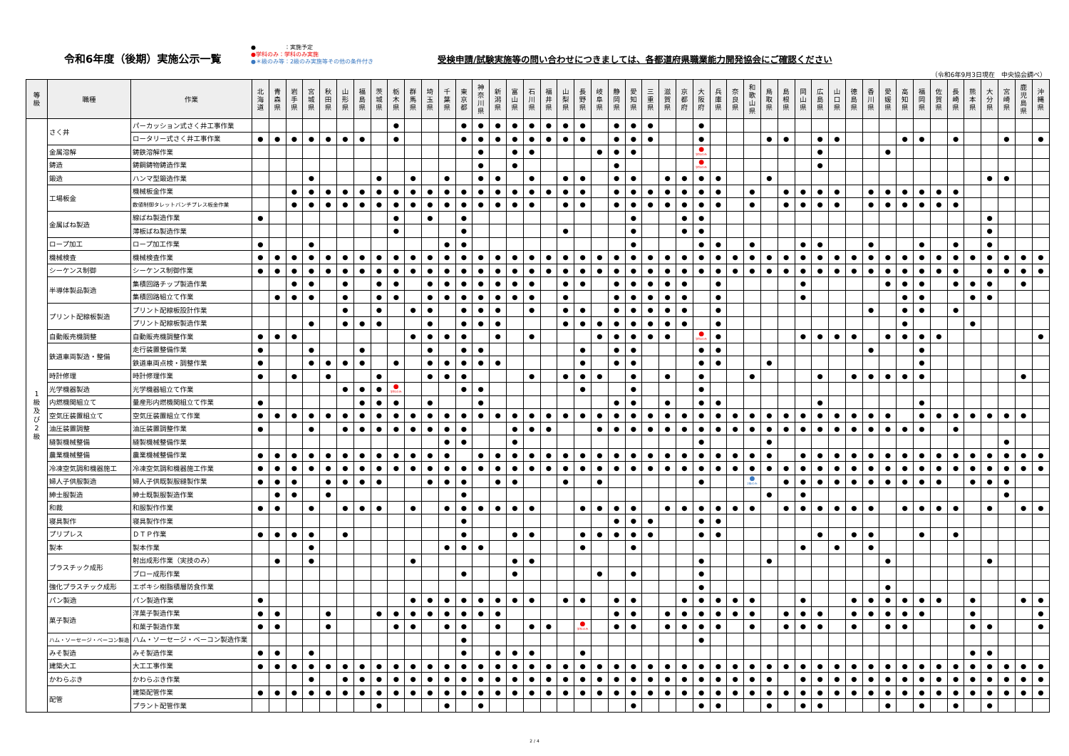令和6年度（後期）実施公示一覧
●　　　　　：実施予定
●学科のみ：学科のみ実施
●＊級のみ等：2級のみ実施等その他の条件付き
受検申請/試験実施等の問い合わせにつきましては、各都道府県職業能力開発協会にご確認ください
（令和6年9月3日現在　中央協会調べ）
| 等 級 | 職種 | 作業 | 北 海 道 | 青 森 県 | 岩 手 県 | 宮 城 県 | 秋 田 県 | 山 形 県 | 福 島 県 | 茨 城 県 | 栃 木 県 | 群 馬 県 | 埼 玉 県 | 千 葉 県 | 東 京 都 | 神 奈 川 県 | 新 潟 県 | 富 山 県 | 石 川 県 | 福 井 県 | 山 梨 県 | 長 野 県 | 岐 阜 県 | 静 岡 県 | 愛 知 県 | 三 重 県 | 滋 賀 県 | 京 都 府 | 大 阪 府 | 兵 庫 県 | 奈 良 県 | 和 歌 山 県 | 鳥 取 県 | 島 根 県 | 岡 山 県 | 広 島 県 | 山 口 県 | 徳 島 県 | 香 川 県 | 愛 媛 県 | 高 知 県 | 福 岡 県 | 佐 賀 県 | 長 崎 県 | 熊 本 県 | 大 分 県 | 宮 崎 県 | 鹿 児 島 県 | 沖 縄 県 |
| --- | --- | --- | --- | --- | --- | --- | --- | --- | --- | --- | --- | --- | --- | --- | --- | --- | --- | --- | --- | --- | --- | --- | --- | --- | --- | --- | --- | --- | --- | --- | --- | --- | --- | --- | --- | --- | --- | --- | --- | --- | --- | --- | --- | --- | --- | --- | --- | --- | --- |
| 1 級 及 び 2 級 | さく井 | パーカッション式さく井工事作業 | | | | | | | | | ● | | | | ● | ● | ● | ● | ● | ● | ● | ● | | ● | ● | ● | | | ● | | | | | | | | | | | | | | | | | | | | |
| | | ロータリー式さく井工事作業 | ● | ● | ● | ● | ● | ● | ● | | ● | | | | ● | ● | ● | ● | ● | ● | ● | ● | | ● | ● | ● | | | ● | | | | ● | ● | | ● | ● | | | | ● | ● | | ● | | | ● | | ● |
| | 金属溶解 | 鋳鉄溶解作業 | | | | | | | | | | | | | | ● | | ● | ● | | | | ● | ● | ● | | | | ● 学科のみ | | | | | | | ● | | | | ● | | | | | | | | | |
| | 鋳造 | 鋳鋼鋳物鋳造作業 | | | | | | | | | | | | | | ● | | ● | | | | | | ● | | | | | ● 学科のみ | | | | | | | ● | | | | | | | | | | | | | |
| | 鍛造 | ハンマ型鍛造作業 | | | | ● | | | | ● | | ● | | ● | | ● | ● | | ● | | ● | ● | | ● | ● | | ● | ● | ● | ● | | | ● | | | | | | | | | | | | | ● | ● | | |
| | 工場板金 | 機械板金作業 | | | ● | ● | ● | ● | ● | ● | ● | ● | ● | ● | ● | ● | ● | ● | ● | ● | ● | ● | | ● | ● | ● | ● | ● | ● | ● | | ● | | ● | ● | ● | ● | | ● | ● | ● | ● | ● | ● | | | | | |
| | | 数値制御タレットパンチプレス板金作業 | | | ● | ● | ● | ● | ● | ● | ● | ● | ● | ● | ● | ● | ● | ● | ● | | ● | ● | | ● | ● | ● | ● | ● | ● | ● | | ● | | ● | ● | ● | ● | | ● | ● | ● | ● | ● | ● | | | | | |
| | 金属ばね製造 | 線ばね製造作業 | ● | | | | | | | | ● | | ● | | ● | | | | | | | | | | ● | | | ● | ● | | | | | | | | | | | | | | | | | ● | | | |
| | | 薄板ばね製造作業 | | | | | | | | | ● | | | | ● | | | | | | ● | | | | ● | | | ● | ● | | | | | | | | | | | | | | | | | ● | | | |
| | ロープ加工 | ロープ加工作業 | ● | | | ● | | | | | | | | ● | ● | | | | | | | | | | ● | | | | ● | ● | | ● | | | ● | ● | | | ● | | | ● | | ● | | ● | | | |
| | 機械検査 | 機械検査作業 | ● | ● | ● | ● | ● | ● | ● | ● | ● | ● | ● | ● | ● | ● | ● | ● | ● | ● | ● | ● | ● | ● | ● | ● | ● | ● | ● | ● | ● | ● | ● | ● | ● | ● | ● | ● | ● | ● | ● | ● | ● | ● | ● | ● | ● | ● | ● |
| | シーケンス制御 | シーケンス制御作業 | ● | ● | ● | ● | ● | ● | ● | ● | ● | ● | ● | ● | ● | ● | ● | ● | ● | ● | ● | ● | ● | ● | ● | ● | ● | ● | ● | ● | ● | ● | ● | ● | ● | ● | ● | ● | ● | ● | ● | ● | ● | ● | | ● | ● | ● | ● |
| | 半導体製品製造 | 集積回路チップ製造作業 | | | ● | ● | | ● | | ● | ● | | ● | ● | ● | ● | ● | ● | ● | | ● | ● | | ● | ● | ● | ● | ● | | ● | | | | | ● | | | | | ● | ● | ● | | ● | ● | ● | | ● | |
| | | 集積回路組立て作業 | | ● | ● | ● | | ● | | ● | ● | | ● | ● | ● | ● | ● | ● | ● | | ● | | | ● | ● | ● | ● | ● | | ● | | | | | ● | | | | | | ● | ● | | | ● | ● | | | |
| | プリント配線板製造 | プリント配線板設計作業 | | | | | | ● | | ● | | ● | ● | | ● | ● | ● | | ● | | ● | ● | | ● | ● | ● | ● | ● | | ● | | | | | | | | | ● | | ● | ● | | ● | | | | | |
| | | プリント配線板製造作業 | | | | ● | | ● | ● | ● | | | ● | | ● | ● | ● | | | | ● | ● | ● | ● | ● | ● | ● | ● | | ● | | | | | | | | | | | ● | | | | ● | | | | |
| | 自動販売機調整 | 自動販売機調整作業 | ● | ● | ● | | | | | | | ● | ● | ● | ● | | ● | | ● | | | | ● | ● | ● | ● | ● | | ● 学科のみ | ● | | | | | ● | ● | ● | ● | | ● | ● | ● | ● | | | | | | ● |
| | 鉄道車両製造・整備 | 走行装置整備作業 | ● | | | ● | | | ● | | | | ● | | ● | ● | | | | | | ● | | ● | ● | | | | ● | ● | | | | | | | | | ● | | | ● | | | | | | | |
| | | 鉄道車両点検・調整作業 | ● | | | ● | ● | ● | ● | | ● | | ● | ● | ● | ● | ● | | | | | ● | | ● | ● | | | | ● | ● | | | ● | | | | | | | | | ● | | | | | | | |
| | 時計修理 | 時計修理作業 | ● | | ● | | ● | | | ● | | | ● | ● | ● | | | | ● | | ● | ● | ● | | ● | | ● | | ● | | | ● | | | | ● | | ● | ● | ● | ● | ● | | | | | | ● | |
| | 光学機器製造 | 光学機器組立て作業 | | | | | | ● | ● | ● | ● 学科のみ | | | | ● | ● | | | | | | ● | | | ● | | | | ● | | | | | | | | | | | | | | | | | | | | |
| | 内燃機関組立て | 量産形内燃機関組立て作業 | ● | | | | | | ● | ● | ● | | ● | | | ● | | | | | | | | ● | ● | | ● | | ● | ● | | | | | | ● | | | | | | ● | | | | | | | |
| | 空気圧装置組立て | 空気圧装置組立て作業 | ● | ● | ● | ● | ● | ● | ● | ● | ● | ● | ● | ● | ● | ● | ● | ● | ● | ● | ● | ● | ● | ● | ● | ● | ● | ● | ● | ● | ● | ● | ● | ● | ● | ● | ● | ● | ● | ● | | ● | ● | ● | ● | ● | ● | ● | |
| | 油圧装置調整 | 油圧装置調整作業 | ● | | | ● | | ● | ● | ● | ● | ● | ● | ● | ● | | | ● | ● | ● | | | ● | ● | ● | ● | ● | ● | ● | ● | ● | ● | ● | ● | ● | ● | ● | ● | ● | ● | ● | ● | | ● | | | | | |
| | 縫製機械整備 | 縫製機械整備作業 | | | | | | | | | | | | ● | ● | | | ● | | | | | | | | | | | ● | | | | ● | | | | | | | | | | | | | | ● | | |
| | 農業機械整備 | 農業機械整備作業 | ● | ● | ● | ● | ● | ● | ● | ● | ● | ● | ● | ● | | ● | ● | ● | ● | ● | ● | ● | ● | ● | ● | ● | ● | ● | ● | ● | ● | ● | ● | | ● | ● | ● | ● | ● | ● | ● | ● | ● | ● | ● | ● | ● | ● | ● |
| | 冷凍空気調和機器施工 | 冷凍空気調和機器施工作業 | ● | ● | ● | ● | ● | ● | ● | ● | ● | ● | ● | ● | ● | ● | ● | ● | ● | ● | ● | ● | ● | ● | ● | ● | ● | ● | ● | ● | ● | ● | ● | ● | ● | ● | ● | ● | ● | ● | ● | ● | ● | ● | ● | ● | ● | ● | ● |
| | 婦人子供服製造 | 婦人子供既製服縫製作業 | ● | ● | ● | | ● | ● | ● | ● | | | ● | ● | ● | | ● | ● | | | ● | | ● | | | | | | ● | | | ● 2級のみ | | ● | ● | ● | ● | ● | ● | ● | ● | ● | ● | | ● | ● | ● | | |
| | 紳士服製造 | 紳士既製服製造作業 | | ● | ● | | ● | | | | | | | | ● | | | | | | | | | | | | | | | | | | ● | | ● | | | | | | | | | | | | ● | | |
| | 和裁 | 和服製作作業 | ● | ● | | ● | | ● | ● | ● | | ● | | ● | ● | ● | ● | ● | ● | | | ● | ● | ● | ● | | ● | ● | ● | ● | ● | ● | | ● | ● | ● | ● | ● | ● | | ● | ● | ● | ● | | ● | | ● | ● |
| | 寝具製作 | 寝具製作作業 | | | | | | | | | | | | | ● | | | | | | | | | ● | ● | ● | | | ● | ● | | | | | | | | | | | | | | | | | | | |
| | プリプレス | ＤＴＰ作業 | ● | ● | ● | ● | | ● | | | | | | | ● | | | ● | ● | | | ● | ● | ● | ● | ● | | | ● | ● | | | | | | ● | | ● | ● | | | ● | | ● | | | | | |
| | 製本 | 製本作業 | | | | ● | | | | | | | | ● | ● | ● | | | | | | ● | | | ● | | | | | | | | | | ● | | ● | | ● | | | | | | | | | | |
| | プラスチック成形 | 射出成形作業（実技のみ） | | ● | | ● | | | | | | ● | | | | | | ● | ● | | | | | | | | | | ● | | | | ● | | | | | | | ● | | | | | | ● | | | |
| | | ブロー成形作業 | | | | | | | | | | | | | ● | | | ● | | | | | ● | | ● | | | | ● | | | | | | | | | | | | | | | | | | | | |
| | 強化プラスチック成形 | エポキシ樹脂積層防食作業 | | | | | | | | | | | | | | | | | | | | | | | | | | | ● | | | | | | | | | | | ● | | | | | | | | | |
| | パン製造 | パン製造作業 | ● | | | | | | | | | ● | ● | ● | ● | ● | ● | ● | ● | | ● | ● | | ● | ● | | | ● | ● | ● | ● | ● | | | ● | | | ● | ● | ● | ● | ● | ● | | ● | | | ● | ● |
| | 菓子製造 | 洋菓子製造作業 | ● | ● | | | ● | | | ● | ● | ● | ● | ● | ● | ● | ● | | | | | | | ● | ● | | ● | ● | ● | ● | ● | ● | | ● | ● | ● | | ● | ● | ● | ● | ● | | | ● | | | | ● |
| | | 和菓子製造作業 | ● | ● | | | ● | | | | ● | ● | | ● | ● | | ● | | ● | ● | | ● 学科のみ | | ● | ● | | ● | ● | ● | ● | | ● | | ● | ● | ● | | ● | | ● | ● | | | | ● | ● | | | ● |
| | ハム・ソーセージ・ベーコン製造 | ハム・ソーセージ・ベーコン製造作業 | | | | | | | | | | | | | ● | | | | | | | | | | | | | | ● | | | | | | | | | | | | | | | | | | | | |
| | みそ製造 | みそ製造作業 | ● | ● | | ● | | | | | | | | | ● | | ● | ● | ● | | | ● | | | | | | | | | | | | | | | | | | | | | | | ● | ● | | | |
| | 建築大工 | 大工工事作業 | ● | ● | ● | ● | ● | ● | ● | ● | ● | ● | ● | ● | ● | ● | ● | ● | ● | ● | ● | ● | ● | ● | ● | ● | ● | ● | ● | ● | ● | ● | ● | ● | ● | ● | ● | ● | ● | ● | ● | ● | ● | ● | ● | ● | ● | ● | ● |
| | かわらぶき | かわらぶき作業 | | | | ● | | ● | ● | ● | ● | ● | ● | ● | ● | ● | ● | ● | ● | ● | ● | ● | ● | ● | ● | ● | ● | ● | ● | ● | ● | ● | ● | | ● | ● | ● | ● | ● | ● | ● | ● | ● | ● | ● | ● | ● | ● | ● |
| | 配管 | 建築配管作業 | ● | ● | ● | ● | ● | ● | ● | ● | ● | ● | ● | ● | ● | ● | ● | ● | ● | ● | ● | ● | ● | ● | ● | ● | ● | ● | ● | ● | ● | ● | ● | ● | ● | ● | ● | ● | ● | ● | ● | ● | ● | ● | ● | ● | ● | ● | ● |
| | | プラント配管作業 | | | | | | | | ● | | | | ● | | ● | | | | | | | | | ● | | | | ● | ● | | | ● | | ● | ● | | | | ● | | ● | | ● | | ● | | | |
2 / 4